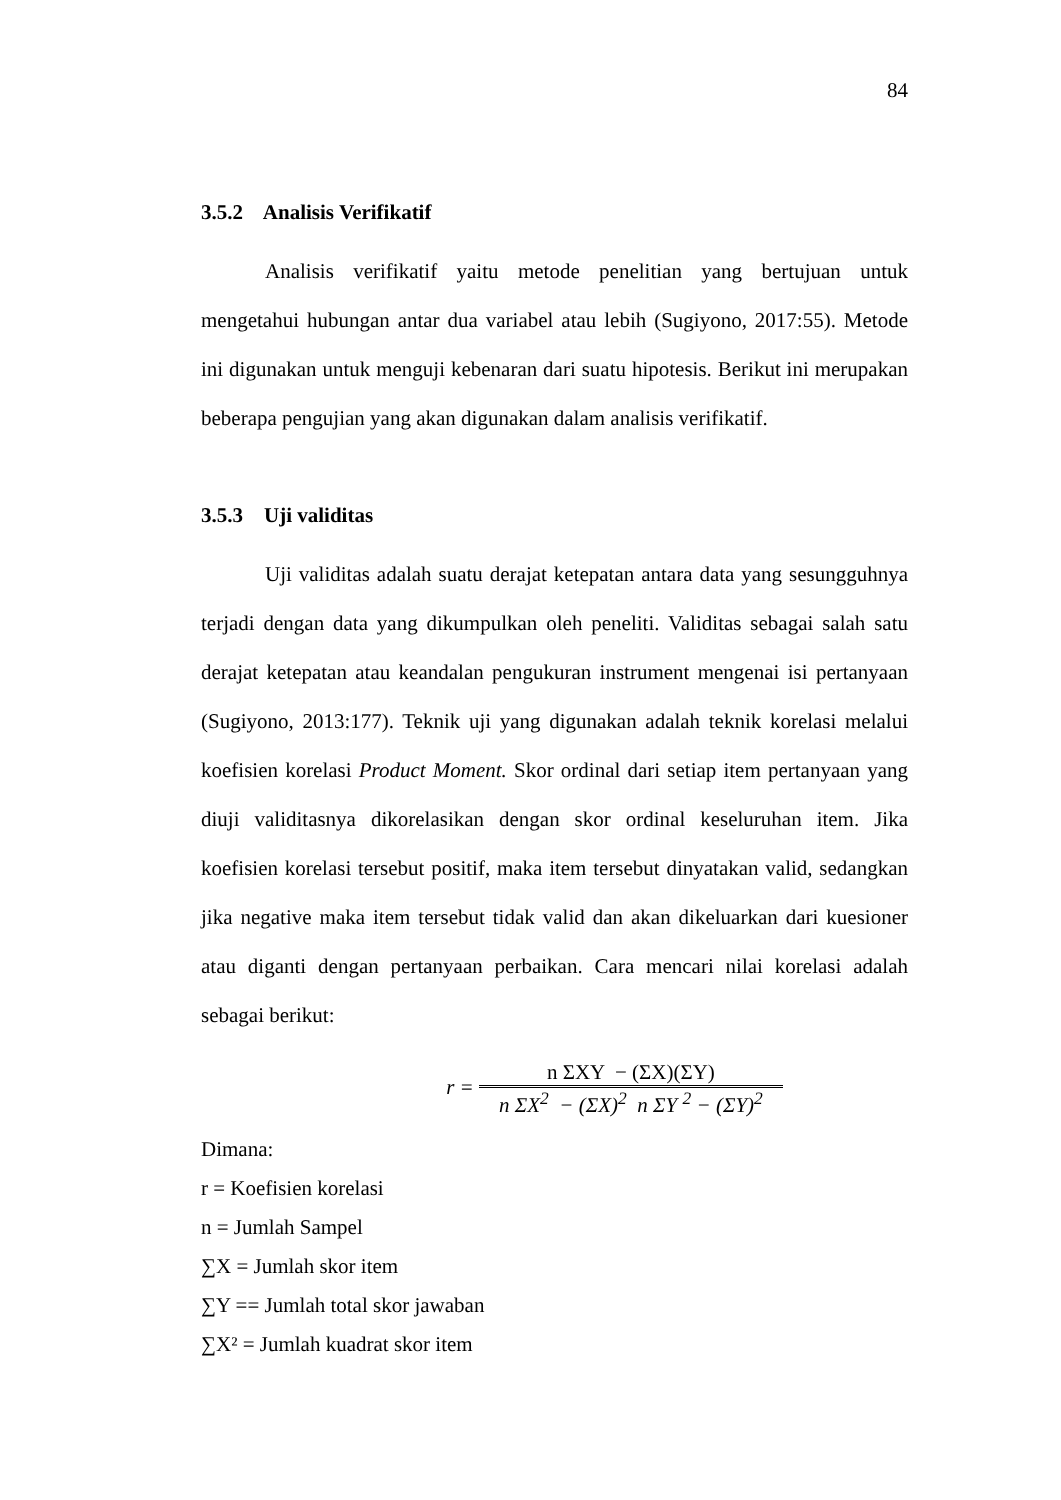84
3.5.2 Analisis Verifikatif
Analisis verifikatif yaitu metode penelitian yang bertujuan untuk mengetahui hubungan antar dua variabel atau lebih (Sugiyono, 2017:55). Metode ini digunakan untuk menguji kebenaran dari suatu hipotesis. Berikut ini merupakan beberapa pengujian yang akan digunakan dalam analisis verifikatif.
3.5.3 Uji validitas
Uji validitas adalah suatu derajat ketepatan antara data yang sesungguhnya terjadi dengan data yang dikumpulkan oleh peneliti. Validitas sebagai salah satu derajat ketepatan atau keandalan pengukuran instrument mengenai isi pertanyaan (Sugiyono, 2013:177). Teknik uji yang digunakan adalah teknik korelasi melalui koefisien korelasi Product Moment. Skor ordinal dari setiap item pertanyaan yang diuji validitasnya dikorelasikan dengan skor ordinal keseluruhan item. Jika koefisien korelasi tersebut positif, maka item tersebut dinyatakan valid, sedangkan jika negative maka item tersebut tidak valid dan akan dikeluarkan dari kuesioner atau diganti dengan pertanyaan perbaikan. Cara mencari nilai korelasi adalah sebagai berikut:
r = n ΣXY − (ΣX)(ΣY) n ΣX<sup>2</sup> − (ΣX)<sup>2</sup> n ΣY <sup>2</sup> − (ΣY)<sup>2</sup>
Dimana:
r = Koefisien korelasi
n = Jumlah Sampel
∑X = Jumlah skor item
∑Y == Jumlah total skor jawaban
∑X² = Jumlah kuadrat skor item